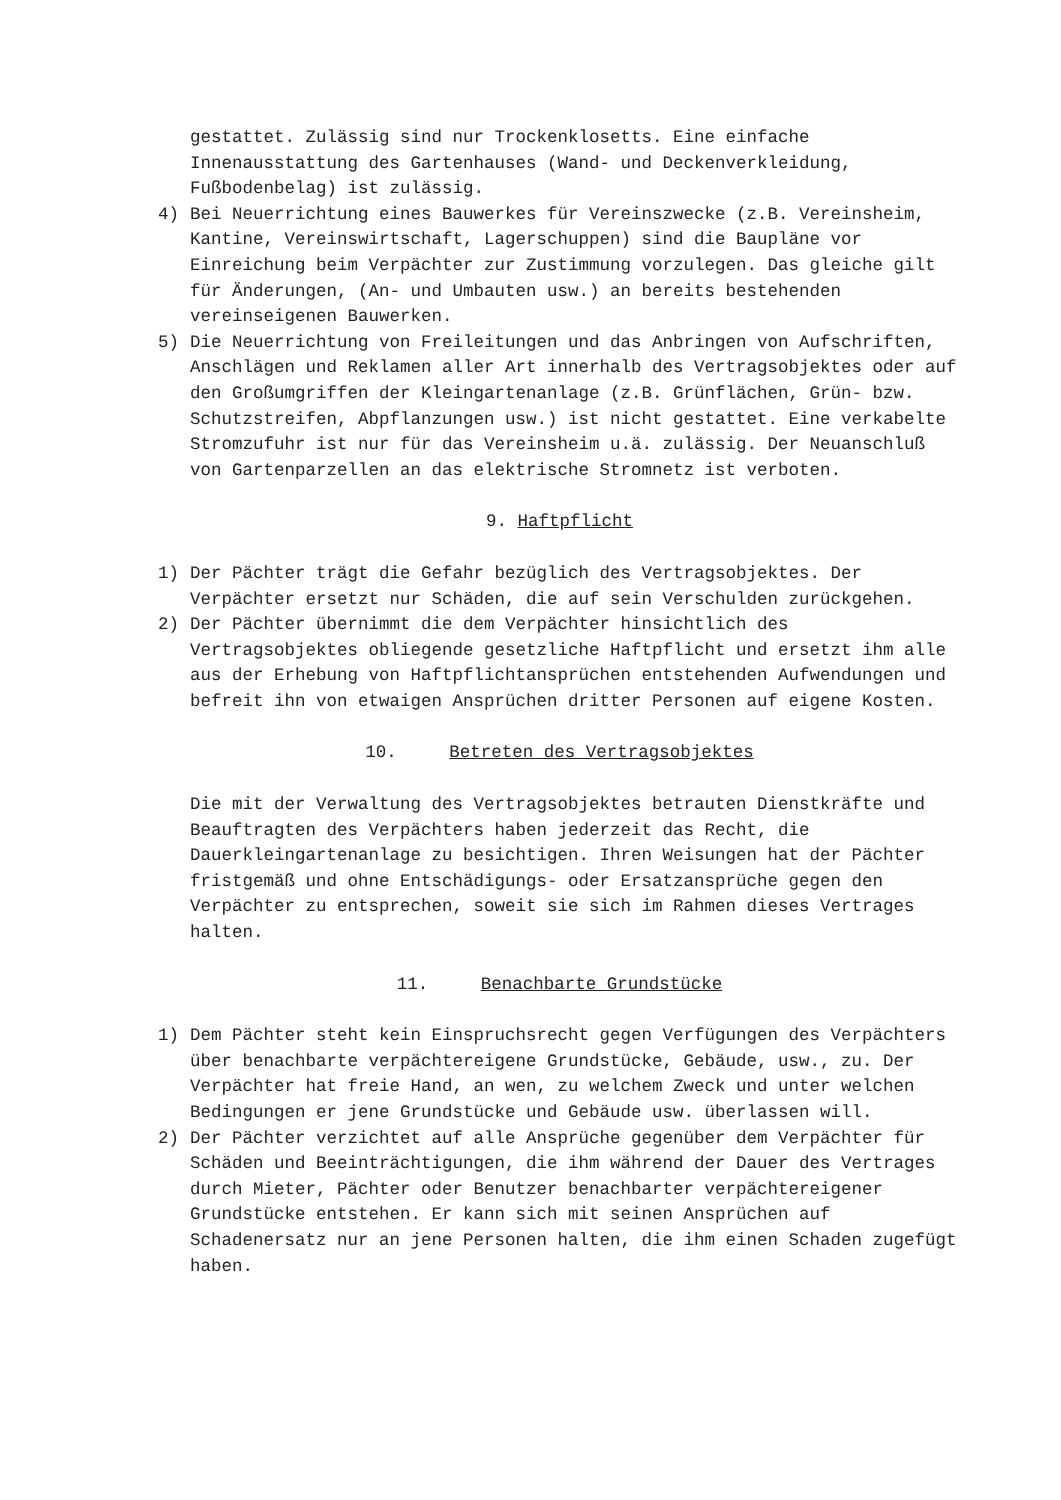gestattet. Zulässig sind nur Trockenklosetts. Eine einfache Innenausstattung des Gartenhauses (Wand- und Deckenverkleidung, Fußbodenbelag) ist zulässig.
4) Bei Neuerrichtung eines Bauwerkes für Vereinszwecke (z.B. Vereinsheim, Kantine, Vereinswirtschaft, Lagerschuppen) sind die Baupläne vor Einreichung beim Verpächter zur Zustimmung vorzulegen. Das gleiche gilt für Änderungen, (An- und Umbauten usw.) an bereits bestehenden vereinseigenen Bauwerken.
5) Die Neuerrichtung von Freileitungen und das Anbringen von Aufschriften, Anschlägen und Reklamen aller Art innerhalb des Vertragsobjektes oder auf den Großumgriffen der Kleingartenanlage (z.B. Grünflächen, Grün- bzw. Schutzstreifen, Abpflanzungen usw.) ist nicht gestattet. Eine verkabelte Stromzufuhr ist nur für das Vereinsheim u.ä. zulässig. Der Neuanschluß von Gartenparzellen an das elektrische Stromnetz ist verboten.
9. Haftpflicht
1) Der Pächter trägt die Gefahr bezüglich des Vertragsobjektes. Der Verpächter ersetzt nur Schäden, die auf sein Verschulden zurückgehen.
2) Der Pächter übernimmt die dem Verpächter hinsichtlich des Vertragsobjektes obliegende gesetzliche Haftpflicht und ersetzt ihm alle aus der Erhebung von Haftpflichtansprüchen entstehenden Aufwendungen und befreit ihn von etwaigen Ansprüchen dritter Personen auf eigene Kosten.
10. Betreten des Vertragsobjektes
Die mit der Verwaltung des Vertragsobjektes betrauten Dienstkräfte und Beauftragten des Verpächters haben jederzeit das Recht, die Dauerkleingartenanlage zu besichtigen. Ihren Weisungen hat der Pächter fristgemäß und ohne Entschädigungs- oder Ersatzansprüche gegen den Verpächter zu entsprechen, soweit sie sich im Rahmen dieses Vertrages halten.
11. Benachbarte Grundstücke
1) Dem Pächter steht kein Einspruchsrecht gegen Verfügungen des Verpächters über benachbarte verpächtereigene Grundstücke, Gebäude, usw., zu. Der Verpächter hat freie Hand, an wen, zu welchem Zweck und unter welchen Bedingungen er jene Grundstücke und Gebäude usw. überlassen will.
2) Der Pächter verzichtet auf alle Ansprüche gegenüber dem Verpächter für Schäden und Beeinträchtigungen, die ihm während der Dauer des Vertrages durch Mieter, Pächter oder Benutzer benachbarter verpächtereigener Grundstücke entstehen. Er kann sich mit seinen Ansprüchen auf Schadenersatz nur an jene Personen halten, die ihm einen Schaden zugefügt haben.